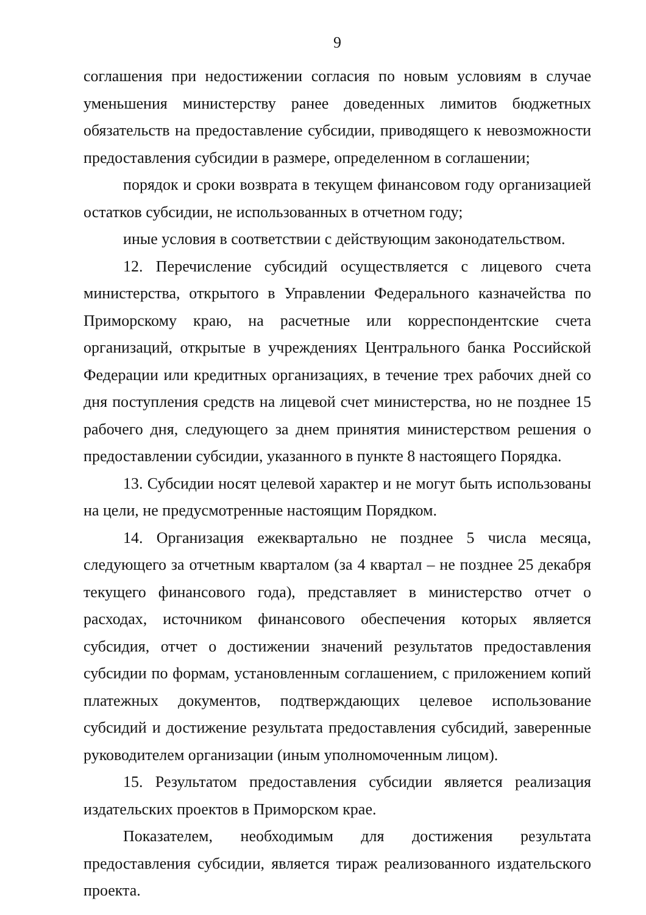9
соглашения при недостижении согласия по новым условиям в случае уменьшения министерству ранее доведенных лимитов бюджетных обязательств на предоставление субсидии, приводящего к невозможности предоставления субсидии в размере, определенном в соглашении;
порядок и сроки возврата в текущем финансовом году организацией остатков субсидии, не использованных в отчетном году;
иные условия в соответствии с действующим законодательством.
12. Перечисление субсидий осуществляется с лицевого счета министерства, открытого в Управлении Федерального казначейства по Приморскому краю, на расчетные или корреспондентские счета организаций, открытые в учреждениях Центрального банка Российской Федерации или кредитных организациях, в течение трех рабочих дней со дня поступления средств на лицевой счет министерства, но не позднее 15 рабочего дня, следующего за днем принятия министерством решения о предоставлении субсидии, указанного в пункте 8 настоящего Порядка.
13. Субсидии носят целевой характер и не могут быть использованы на цели, не предусмотренные настоящим Порядком.
14. Организация ежеквартально не позднее 5 числа месяца, следующего за отчетным кварталом (за 4 квартал – не позднее 25 декабря текущего финансового года), представляет в министерство отчет о расходах, источником финансового обеспечения которых является субсидия, отчет о достижении значений результатов предоставления субсидии по формам, установленным соглашением, с приложением копий платежных документов, подтверждающих целевое использование субсидий и достижение результата предоставления субсидий, заверенные руководителем организации (иным уполномоченным лицом).
15. Результатом предоставления субсидии является реализация издательских проектов в Приморском крае.
Показателем, необходимым для достижения результата предоставления субсидии, является тираж реализованного издательского проекта.